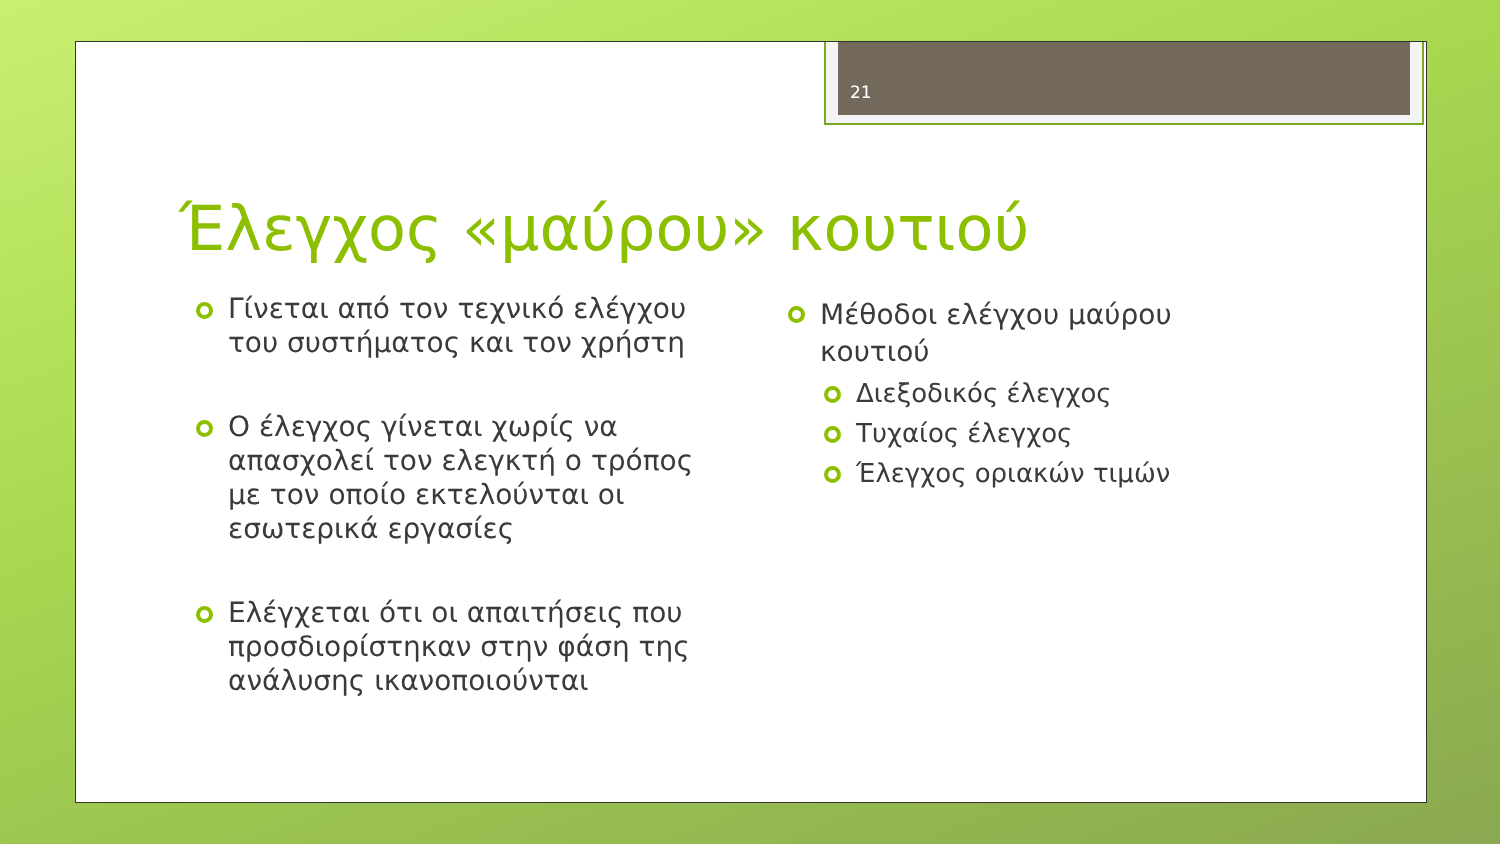21
Έλεγχος «μαύρου» κουτιού
Γίνεται από τον τεχνικό ελέγχου του συστήματος και τον χρήστη
Ο έλεγχος γίνεται χωρίς να απασχολεί τον ελεγκτή ο τρόπος με τον οποίο εκτελούνται οι εσωτερικά εργασίες
Ελέγχεται ότι οι απαιτήσεις που προσδιορίστηκαν στην φάση της ανάλυσης ικανοποιούνται
Μέθοδοι ελέγχου μαύρου κουτιού
Διεξοδικός έλεγχος
Τυχαίος έλεγχος
Έλεγχος οριακών τιμών